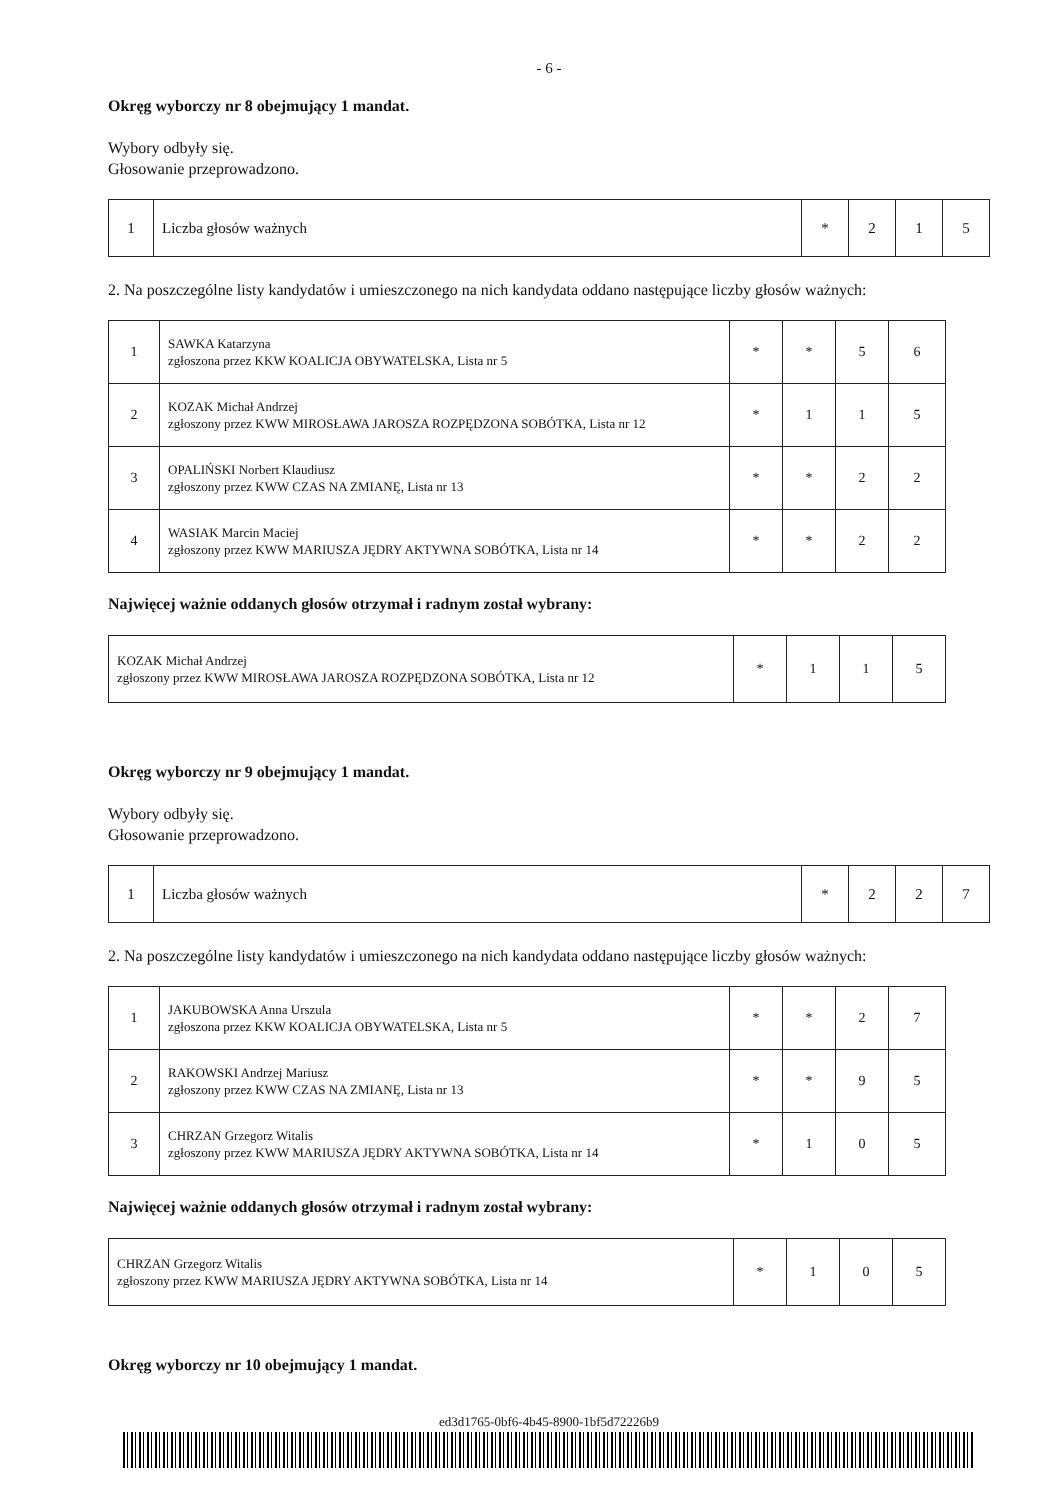- 6 -
Okręg wyborczy nr 8 obejmujący 1 mandat.
Wybory odbyły się.
Głosowanie przeprowadzono.
| 1 | Liczba głosów ważnych | * | 2 | 1 | 5 |
2. Na poszczególne listy kandydatów i umieszczonego na nich kandydata oddano następujące liczby głosów ważnych:
| 1 | SAWKA Katarzyna zgłoszona przez KKW KOALICJA OBYWATELSKA, Lista nr 5 | * | * | 5 | 6 |
| 2 | KOZAK Michał Andrzej zgłoszony przez KWW MIROSŁAWA JAROSZA ROZPĘDZONA SOBÓTKA, Lista nr 12 | * | 1 | 1 | 5 |
| 3 | OPALIŃSKI Norbert Klaudiusz zgłoszony przez KWW CZAS NA ZMIANĘ, Lista nr 13 | * | * | 2 | 2 |
| 4 | WASIAK Marcin Maciej zgłoszony przez KWW MARIUSZA JĘDRY AKTYWNA SOBÓTKA, Lista nr 14 | * | * | 2 | 2 |
Najwięcej ważnie oddanych głosów otrzymał i radnym został wybrany:
| KOZAK Michał Andrzej zgłoszony przez KWW MIROSŁAWA JAROSZA ROZPĘDZONA SOBÓTKA, Lista nr 12 | * | 1 | 1 | 5 |
Okręg wyborczy nr 9 obejmujący 1 mandat.
Wybory odbyły się.
Głosowanie przeprowadzono.
| 1 | Liczba głosów ważnych | * | 2 | 2 | 7 |
2. Na poszczególne listy kandydatów i umieszczonego na nich kandydata oddano następujące liczby głosów ważnych:
| 1 | JAKUBOWSKA Anna Urszula zgłoszona przez KKW KOALICJA OBYWATELSKA, Lista nr 5 | * | * | 2 | 7 |
| 2 | RAKOWSKI Andrzej Mariusz zgłoszony przez KWW CZAS NA ZMIANĘ, Lista nr 13 | * | * | 9 | 5 |
| 3 | CHRZAN Grzegorz Witalis zgłoszony przez KWW MARIUSZA JĘDRY AKTYWNA SOBÓTKA, Lista nr 14 | * | 1 | 0 | 5 |
Najwięcej ważnie oddanych głosów otrzymał i radnym został wybrany:
| CHRZAN Grzegorz Witalis zgłoszony przez KWW MARIUSZA JĘDRY AKTYWNA SOBÓTKA, Lista nr 14 | * | 1 | 0 | 5 |
Okręg wyborczy nr 10 obejmujący 1 mandat.
ed3d1765-0bf6-4b45-8900-1bf5d72226b9